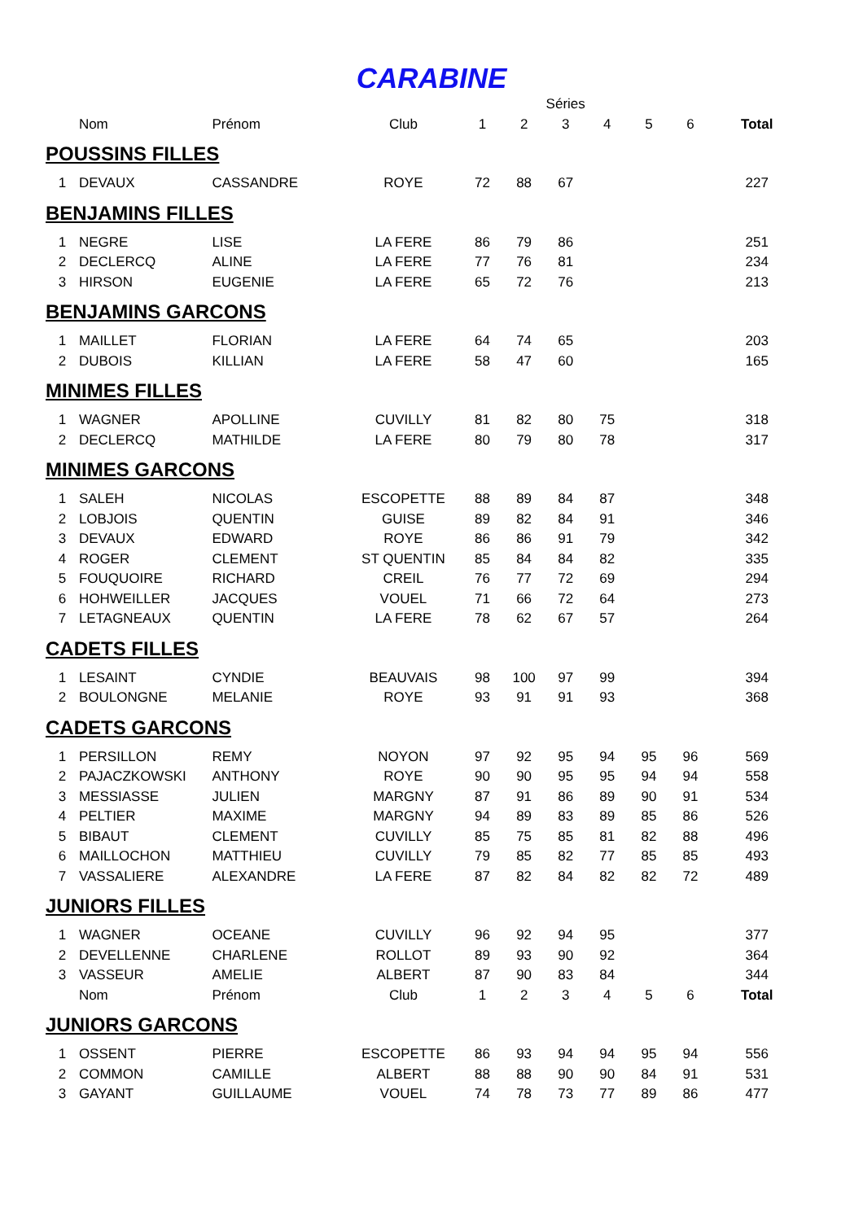CARABINE
| | | | | | | Séries | | | | |
| --- | --- | --- | --- | --- | --- | --- | --- | --- | --- | --- |
| | Nom | Prénom | Club | 1 | 2 | 3 | 4 | 5 | 6 | Total |
| POUSSINS FILLES | | | | | | | | | | |
| 1 | DEVAUX | CASSANDRE | ROYE | 72 | 88 | 67 | | | | 227 |
| BENJAMINS FILLES | | | | | | | | | | |
| 1 | NEGRE | LISE | LA FERE | 86 | 79 | 86 | | | | 251 |
| 2 | DECLERCQ | ALINE | LA FERE | 77 | 76 | 81 | | | | 234 |
| 3 | HIRSON | EUGENIE | LA FERE | 65 | 72 | 76 | | | | 213 |
| BENJAMINS GARCONS | | | | | | | | | | |
| 1 | MAILLET | FLORIAN | LA FERE | 64 | 74 | 65 | | | | 203 |
| 2 | DUBOIS | KILLIAN | LA FERE | 58 | 47 | 60 | | | | 165 |
| MINIMES FILLES | | | | | | | | | | |
| 1 | WAGNER | APOLLINE | CUVILLY | 81 | 82 | 80 | 75 | | | 318 |
| 2 | DECLERCQ | MATHILDE | LA FERE | 80 | 79 | 80 | 78 | | | 317 |
| MINIMES GARCONS | | | | | | | | | | |
| 1 | SALEH | NICOLAS | ESCOPETTE | 88 | 89 | 84 | 87 | | | 348 |
| 2 | LOBJOIS | QUENTIN | GUISE | 89 | 82 | 84 | 91 | | | 346 |
| 3 | DEVAUX | EDWARD | ROYE | 86 | 86 | 91 | 79 | | | 342 |
| 4 | ROGER | CLEMENT | ST QUENTIN | 85 | 84 | 84 | 82 | | | 335 |
| 5 | FOUQUOIRE | RICHARD | CREIL | 76 | 77 | 72 | 69 | | | 294 |
| 6 | HOHWEILLER | JACQUES | VOUEL | 71 | 66 | 72 | 64 | | | 273 |
| 7 | LETAGNEAUX | QUENTIN | LA FERE | 78 | 62 | 67 | 57 | | | 264 |
| CADETS FILLES | | | | | | | | | | |
| 1 | LESAINT | CYNDIE | BEAUVAIS | 98 | 100 | 97 | 99 | | | 394 |
| 2 | BOULONGNE | MELANIE | ROYE | 93 | 91 | 91 | 93 | | | 368 |
| CADETS GARCONS | | | | | | | | | | |
| 1 | PERSILLON | REMY | NOYON | 97 | 92 | 95 | 94 | 95 | 96 | 569 |
| 2 | PAJACZKOWSKI | ANTHONY | ROYE | 90 | 90 | 95 | 95 | 94 | 94 | 558 |
| 3 | MESSIASSE | JULIEN | MARGNY | 87 | 91 | 86 | 89 | 90 | 91 | 534 |
| 4 | PELTIER | MAXIME | MARGNY | 94 | 89 | 83 | 89 | 85 | 86 | 526 |
| 5 | BIBAUT | CLEMENT | CUVILLY | 85 | 75 | 85 | 81 | 82 | 88 | 496 |
| 6 | MAILLOCHON | MATTHIEU | CUVILLY | 79 | 85 | 82 | 77 | 85 | 85 | 493 |
| 7 | VASSALIERE | ALEXANDRE | LA FERE | 87 | 82 | 84 | 82 | 82 | 72 | 489 |
| JUNIORS FILLES | | | | | | | | | | |
| 1 | WAGNER | OCEANE | CUVILLY | 96 | 92 | 94 | 95 | | | 377 |
| 2 | DEVELLENNE | CHARLENE | ROLLOT | 89 | 93 | 90 | 92 | | | 364 |
| 3 | VASSEUR | AMELIE | ALBERT | 87 | 90 | 83 | 84 | | | 344 |
| | Nom | Prénom | Club | 1 | 2 | 3 | 4 | 5 | 6 | Total |
| JUNIORS GARCONS | | | | | | | | | | |
| 1 | OSSENT | PIERRE | ESCOPETTE | 86 | 93 | 94 | 94 | 95 | 94 | 556 |
| 2 | COMMON | CAMILLE | ALBERT | 88 | 88 | 90 | 90 | 84 | 91 | 531 |
| 3 | GAYANT | GUILLAUME | VOUEL | 74 | 78 | 73 | 77 | 89 | 86 | 477 |